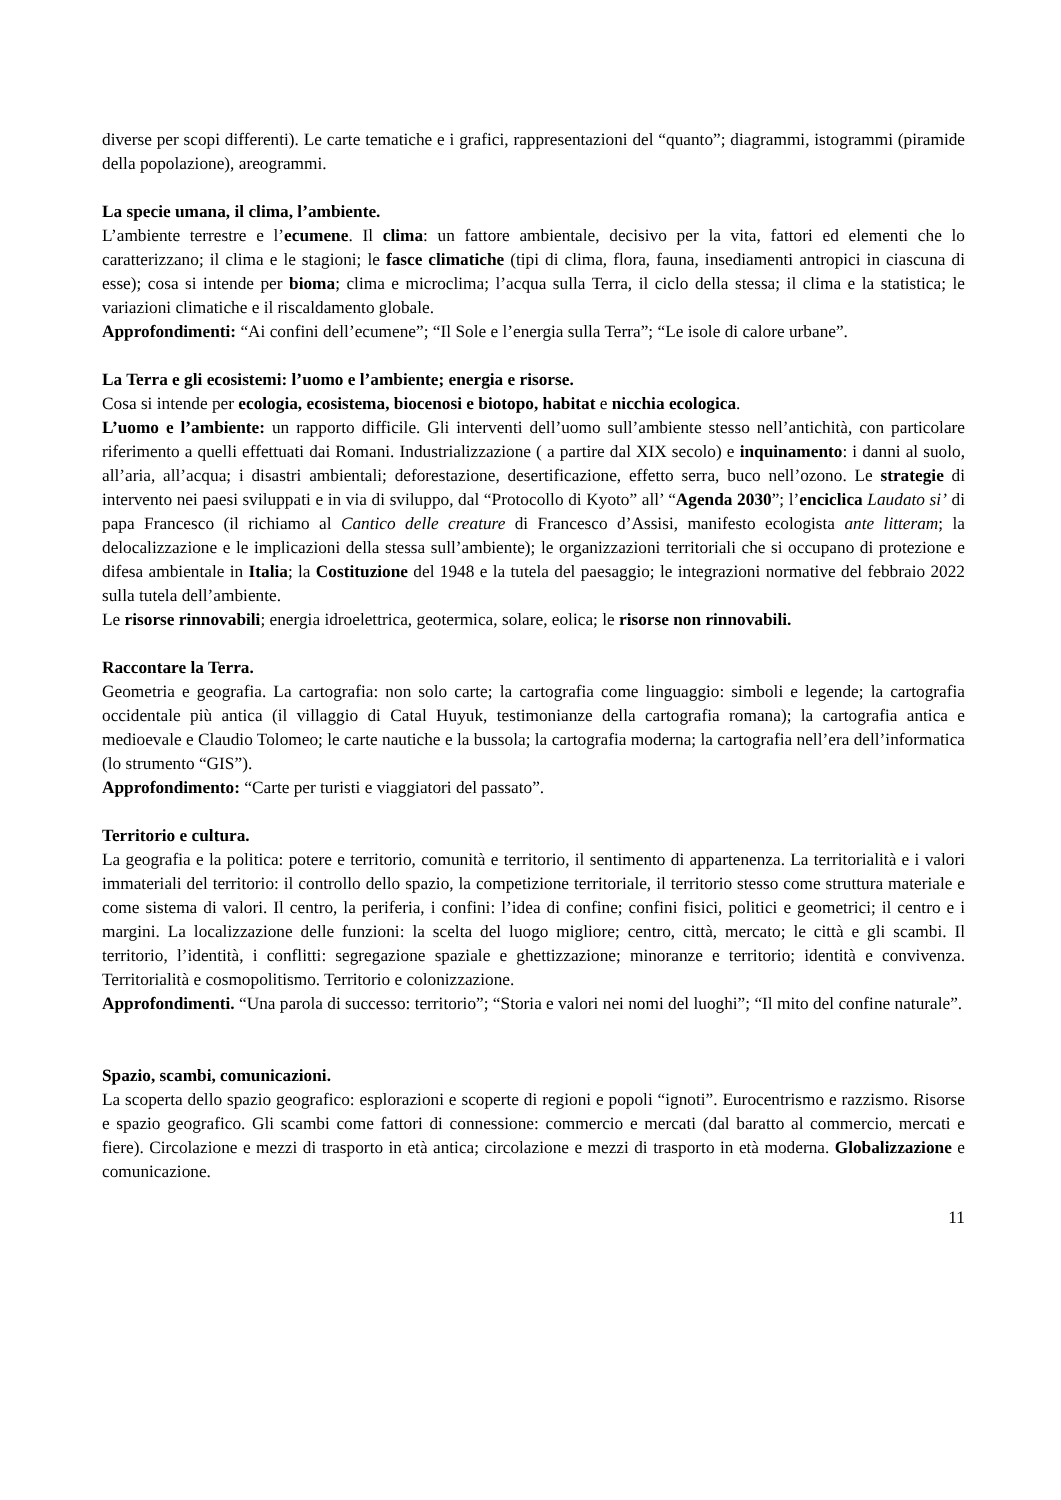diverse per scopi differenti). Le carte tematiche e i grafici, rappresentazioni del “quanto”; diagrammi, istogrammi (piramide della popolazione), areogrammi.
La specie umana, il clima, l’ambiente.
L’ambiente terrestre e l’ecumene. Il clima: un fattore ambientale, decisivo per la vita, fattori ed elementi che lo caratterizzano; il clima e le stagioni; le fasce climatiche (tipi di clima, flora, fauna, insediamenti antropici in ciascuna di esse); cosa si intende per bioma; clima e microclima; l’acqua sulla Terra, il ciclo della stessa; il clima e la statistica; le variazioni climatiche e il riscaldamento globale.
Approfondimenti: “Ai confini dell’ecumene”; “Il Sole e l’energia sulla Terra”; “Le isole di calore urbane”.
La Terra e gli ecosistemi: l’uomo e l’ambiente; energia e risorse.
Cosa si intende per ecologia, ecosistema, biocenosi e biotopo, habitat e nicchia ecologica.
L’uomo e l’ambiente: un rapporto difficile. Gli interventi dell’uomo sull’ambiente stesso nell’antichità, con particolare riferimento a quelli effettuati dai Romani. Industrializzazione ( a partire dal XIX secolo) e inquinamento: i danni al suolo, all’aria, all’acqua; i disastri ambientali; deforestazione, desertificazione, effetto serra, buco nell’ozono. Le strategie di intervento nei paesi sviluppati e in via di sviluppo, dal “Protocollo di Kyoto” all’ “Agenda 2030”; l’enciclica Laudato si’ di papa Francesco (il richiamo al Cantico delle creature di Francesco d’Assisi, manifesto ecologista ante litteram; la delocalizzazione e le implicazioni della stessa sull’ambiente); le organizzazioni territoriali che si occupano di protezione e difesa ambientale in Italia; la Costituzione del 1948 e la tutela del paesaggio; le integrazioni normative del febbraio 2022 sulla tutela dell’ambiente.
Le risorse rinnovabili; energia idroelettrica, geotermica, solare, eolica; le risorse non rinnovabili.
Raccontare la Terra.
Geometria e geografia. La cartografia: non solo carte; la cartografia come linguaggio: simboli e legende; la cartografia occidentale più antica (il villaggio di Catal Huyuk, testimonianze della cartografia romana); la cartografia antica e medioevale e Claudio Tolomeo; le carte nautiche e la bussola; la cartografia moderna; la cartografia nell’era dell’informatica (lo strumento “GIS”).
Approfondimento: “Carte per turisti e viaggiatori del passato”.
Territorio e cultura.
La geografia e la politica: potere e territorio, comunità e territorio, il sentimento di appartenenza. La territorialità e i valori immateriali del territorio: il controllo dello spazio, la competizione territoriale, il territorio stesso come struttura materiale e come sistema di valori. Il centro, la periferia, i confini: l’idea di confine; confini fisici, politici e geometrici; il centro e i margini. La localizzazione delle funzioni: la scelta del luogo migliore; centro, città, mercato; le città e gli scambi. Il territorio, l’identità, i conflitti: segregazione spaziale e ghettizzazione; minoranze e territorio; identità e convivenza. Territorialità e cosmopolitismo. Territorio e colonizzazione.
Approfondimenti. “Una parola di successo: territorio”; “Storia e valori nei nomi del luoghi”; “Il mito del confine naturale”.
Spazio, scambi, comunicazioni.
La scoperta dello spazio geografico: esplorazioni e scoperte di regioni e popoli “ignoti”. Eurocentrismo e razzismo. Risorse e spazio geografico. Gli scambi come fattori di connessione: commercio e mercati (dal baratto al commercio, mercati e fiere). Circolazione e mezzi di trasporto in età antica; circolazione e mezzi di trasporto in età moderna. Globalizzazione e comunicazione.
11